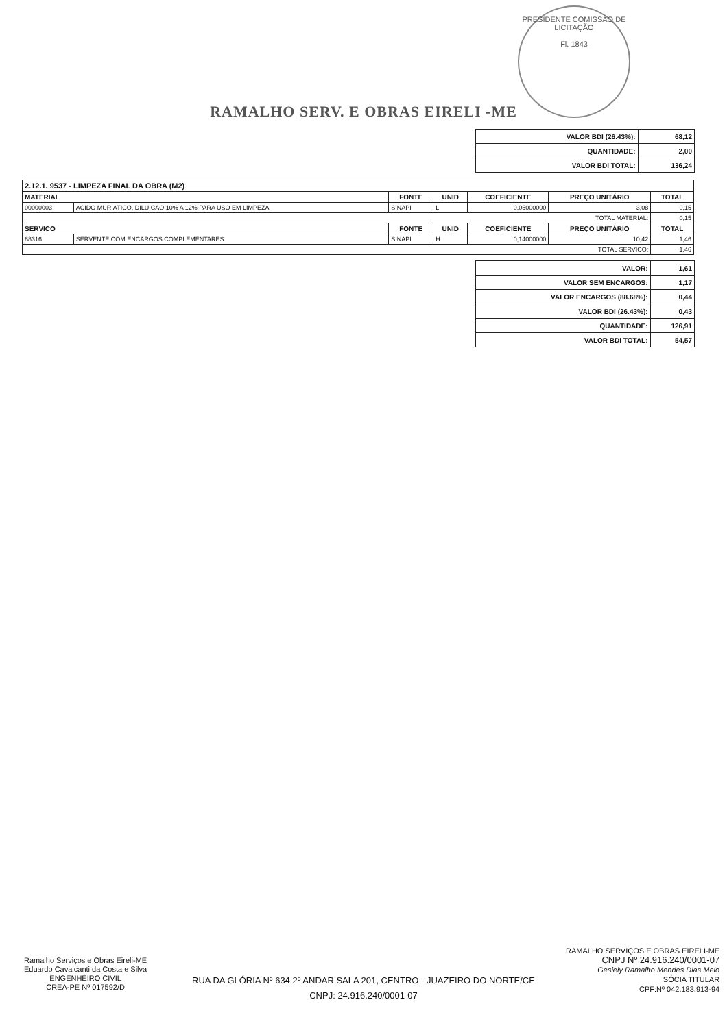PRESIDENTE COMISSÃO DE LICITAÇÃO
Fl. 1843
RAMALHO SERV. E OBRAS EIRELI -ME
| VALOR BDI (26.43%): | 68,12 |
| QUANTIDADE: | 2,00 |
| VALOR BDI TOTAL: | 136,24 |
| 2.12.1. 9537 - LIMPEZA FINAL DA OBRA (M2) | | | | | | |
| MATERIAL | | FONTE | UNID | COEFICIENTE | PREÇO UNITÁRIO | TOTAL |
| 00000003 | ACIDO MURIATICO, DILUICAO 10% A 12% PARA USO EM LIMPEZA | SINAPI | L | 0,05000000 | 3,08 | 0,15 |
| TOTAL MATERIAL: | | | | | | 0,15 |
| SERVICO | | FONTE | UNID | COEFICIENTE | PREÇO UNITÁRIO | TOTAL |
| 88316 | SERVENTE COM ENCARGOS COMPLEMENTARES | SINAPI | H | 0,14000000 | 10,42 | 1,46 |
| TOTAL SERVICO: | | | | | | 1,46 |
| VALOR: | 1,61 |
| VALOR SEM ENCARGOS: | 1,17 |
| VALOR ENCARGOS (88.68%): | 0,44 |
| VALOR BDI (26.43%): | 0,43 |
| QUANTIDADE: | 126,91 |
| VALOR BDI TOTAL: | 54,57 |
Ramalho Serviços e Obras Eireli-ME
Eduardo Cavalcanti da Costa e Silva
ENGENHEIRO CIVIL
CREA-PE Nº 017592/D
RAMALHO SERVIÇOS E OBRAS EIRELI-ME
CNPJ Nº 24.916.240/0001-07
Gesiely Ramalho Mendes Dias Melo
SÓCIA TITULAR
CPF:Nº 042.183.913-94
RUA DA GLÓRIA Nº 634 2º ANDAR SALA 201, CENTRO - JUAZEIRO DO NORTE/CE
CNPJ: 24.916.240/0001-07